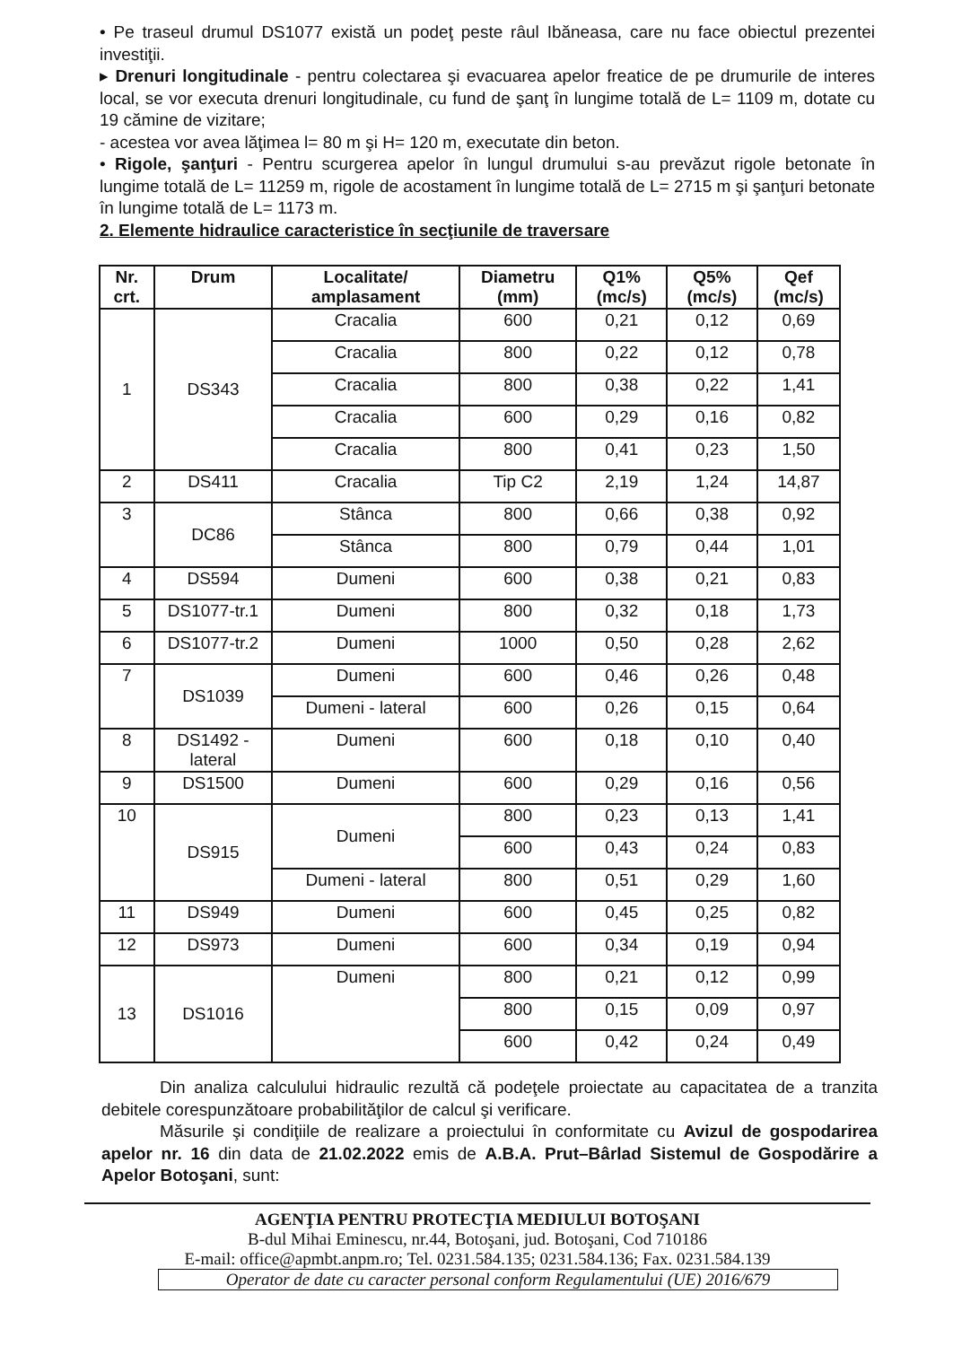• Pe traseul drumul DS1077 există un podeţ peste râul Ibăneasa, care nu face obiectul prezentei investiţii.
▸ Drenuri longitudinale - pentru colectarea şi evacuarea apelor freatice de pe drumurile de interes local, se vor executa drenuri longitudinale, cu fund de şanţ în lungime totală de L= 1109 m, dotate cu 19 cămine de vizitare;
- acestea vor avea lăţimea l= 80 m şi H= 120 m, executate din beton.
• Rigole, şanţuri - Pentru scurgerea apelor în lungul drumului s-au prevăzut rigole betonate în lungime totală de L= 11259 m, rigole de acostament în lungime totală de L= 2715 m şi şanţuri betonate în lungime totală de L= 1173 m.
2. Elemente hidraulice caracteristice în secţiunile de traversare
| Nr. crt. | Drum | Localitate/ amplasament | Diametru (mm) | Q1% (mc/s) | Q5% (mc/s) | Qef (mc/s) |
| --- | --- | --- | --- | --- | --- | --- |
| 1 | DS343 | Cracalia | 600 | 0,21 | 0,12 | 0,69 |
| | | Cracalia | 800 | 0,22 | 0,12 | 0,78 |
| | | Cracalia | 800 | 0,38 | 0,22 | 1,41 |
| | | Cracalia | 600 | 0,29 | 0,16 | 0,82 |
| | | Cracalia | 800 | 0,41 | 0,23 | 1,50 |
| 2 | DS411 | Cracalia | Tip C2 | 2,19 | 1,24 | 14,87 |
| 3 | DC86 | Stânca | 800 | 0,66 | 0,38 | 0,92 |
| | | Stânca | 800 | 0,79 | 0,44 | 1,01 |
| 4 | DS594 | Dumeni | 600 | 0,38 | 0,21 | 0,83 |
| 5 | DS1077-tr.1 | Dumeni | 800 | 0,32 | 0,18 | 1,73 |
| 6 | DS1077-tr.2 | Dumeni | 1000 | 0,50 | 0,28 | 2,62 |
| 7 | DS1039 | Dumeni | 600 | 0,46 | 0,26 | 0,48 |
| | | Dumeni - lateral | 600 | 0,26 | 0,15 | 0,64 |
| 8 | DS1492 - lateral | Dumeni | 600 | 0,18 | 0,10 | 0,40 |
| 9 | DS1500 | Dumeni | 600 | 0,29 | 0,16 | 0,56 |
| 10 | DS915 | Dumeni | 800 | 0,23 | 0,13 | 1,41 |
| | | | 600 | 0,43 | 0,24 | 0,83 |
| | | Dumeni - lateral | 800 | 0,51 | 0,29 | 1,60 |
| 11 | DS949 | Dumeni | 600 | 0,45 | 0,25 | 0,82 |
| 12 | DS973 | Dumeni | 600 | 0,34 | 0,19 | 0,94 |
| 13 | DS1016 | Dumeni | 800 | 0,21 | 0,12 | 0,99 |
| | | | 800 | 0,15 | 0,09 | 0,97 |
| | | | 600 | 0,42 | 0,24 | 0,49 |
Din analiza calculului hidraulic rezultă că podeţele proiectate au capacitatea de a tranzita debitele corespunzătoare probabilităţilor de calcul şi verificare.
Măsurile şi condiţiile de realizare a proiectului în conformitate cu Avizul de gospodarirea apelor nr. 16 din data de 21.02.2022 emis de A.B.A. Prut–Bârlad Sistemul de Gospodărire a Apelor Botoşani, sunt:
AGENŢIA PENTRU PROTECŢIA MEDIULUI BOTOŞANI
B-dul Mihai Eminescu, nr.44, Botoşani, jud. Botoşani, Cod 710186
E-mail: office@apmbt.anpm.ro; Tel. 0231.584.135; 0231.584.136; Fax. 0231.584.139
Operator de date cu caracter personal conform Regulamentului (UE) 2016/679